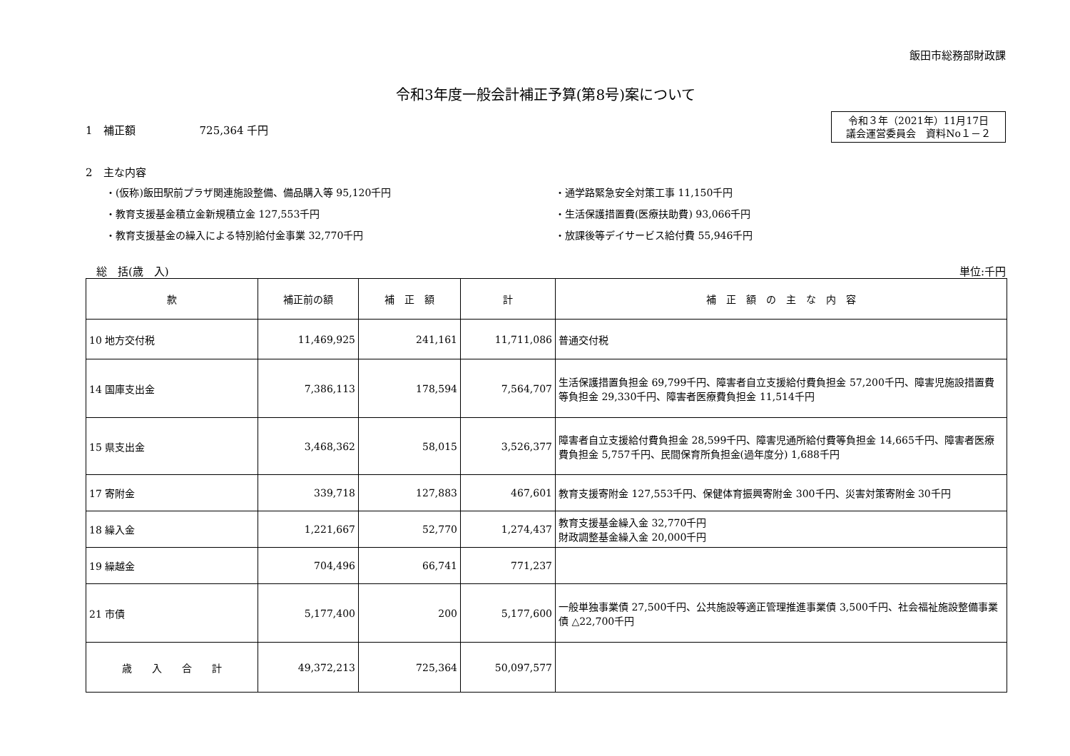飯田市総務部財政課
令和3年度一般会計補正予算(第8号)案について
1　補正額　　　　　　725,364 千円
令和３年（2021年）11月17日
議会運営委員会　資料No１－２
2　主な内容
・(仮称)飯田駅前プラザ関連施設整備、備品購入等 95,120千円
・通学路緊急安全対策工事 11,150千円
・教育支援基金積立金新規積立金 127,553千円
・生活保護措置費(医療扶助費) 93,066千円
・教育支援基金の繰入による特別給付金事業 32,770千円
・放課後等デイサービス給付費 55,946千円
　総　括(歳　入) 単位:千円
| 款 | 補正前の額 | 補 正 額 | 計 | 補 正 額 の 主 な 内 容 |
| --- | --- | --- | --- | --- |
| 10 地方交付税 | 11,469,925 | 241,161 | 11,711,086 | 普通交付税 |
| 14 国庫支出金 | 7,386,113 | 178,594 | 7,564,707 | 生活保護措置負担金 69,799千円、障害者自立支援給付費負担金 57,200千円、障害児施設措置費等負担金 29,330千円、障害者医療費負担金 11,514千円 |
| 15 県支出金 | 3,468,362 | 58,015 | 3,526,377 | 障害者自立支援給付費負担金 28,599千円、障害児通所給付費等負担金 14,665千円、障害者医療費負担金 5,757千円、民間保育所負担金(過年度分) 1,688千円 |
| 17 寄附金 | 339,718 | 127,883 | 467,601 | 教育支援寄附金 127,553千円、保健体育振興寄附金 300千円、災害対策寄附金 30千円 |
| 18 繰入金 | 1,221,667 | 52,770 | 1,274,437 | 教育支援基金繰入金 32,770千円 財政調整基金繰入金 20,000千円 |
| 19 繰越金 | 704,496 | 66,741 | 771,237 | |
| 21 市債 | 5,177,400 | 200 | 5,177,600 | 一般単独事業債 27,500千円、公共施設等適正管理推進事業債 3,500千円、社会福祉施設整備事業債 △22,700千円 |
| 歳 入 合 計 | 49,372,213 | 725,364 | 50,097,577 | |